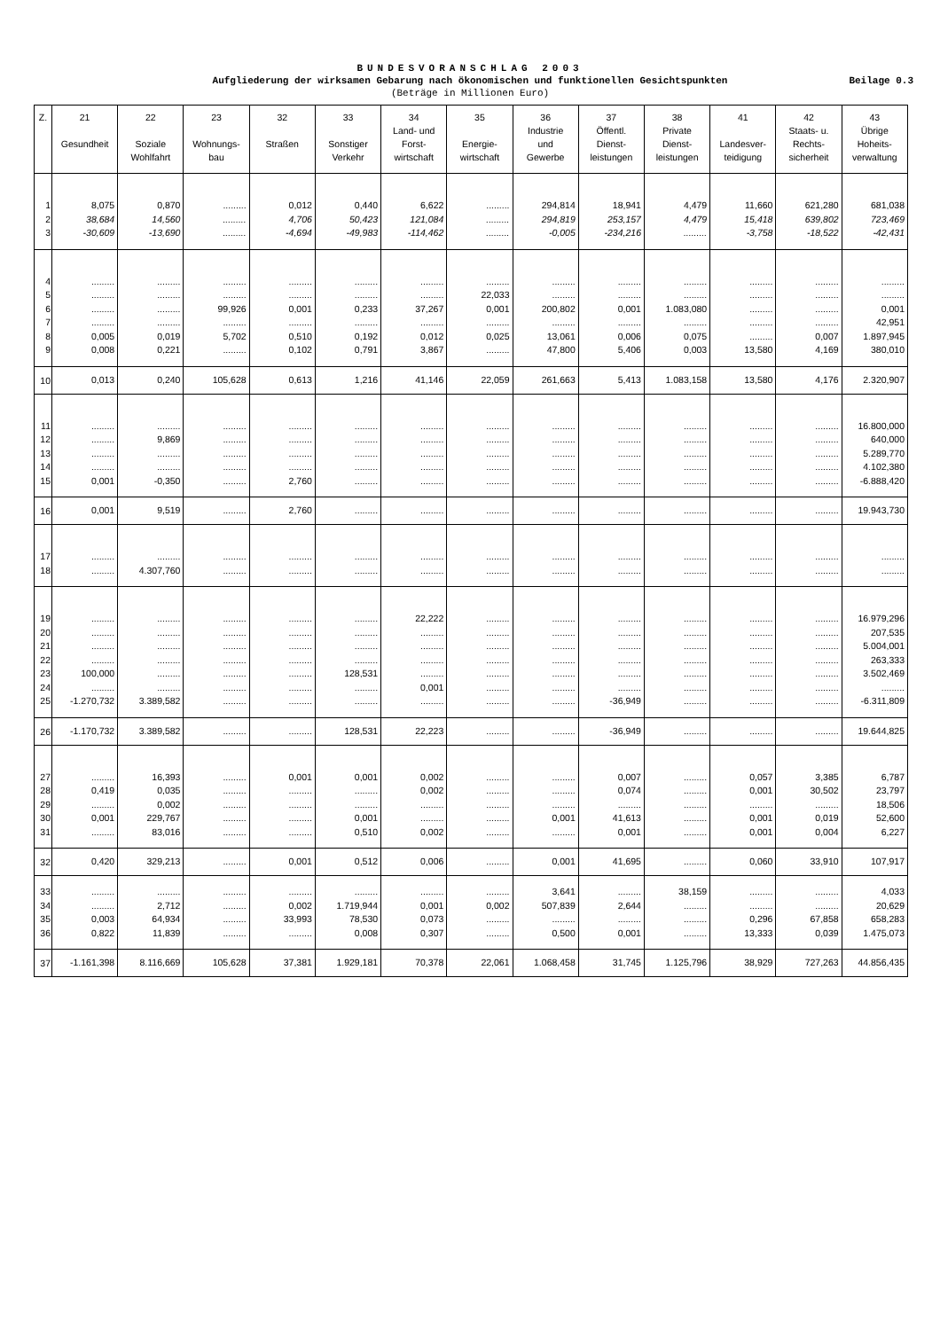BUNDESVORANSCHLAG 2003
Aufgliederung der wirksamen Gebarung nach ökonomischen und funktionellen Gesichtspunkten
(Beträge in Millionen Euro)
Beilage 0.3
| Z. | 21 Gesundheit | 22 Soziale Wohlfahrt | 23 Wohnungs- bau | 32 Straßen | 33 Sonstiger Verkehr | 34 Land- und Forst- wirtschaft | 35 Energie- wirtschaft | 36 Industrie und Gewerbe | 37 Öffentl. Dienst- leistungen | 38 Private Dienst- leistungen | 41 Landesver- teidigung | 42 Staats- u. Rechts- sicherheit | 43 Übrige Hoheits- verwaltung |
| --- | --- | --- | --- | --- | --- | --- | --- | --- | --- | --- | --- | --- | --- |
| 1 | 8,075 | 0,870 | ......... | 0,012 | 0,440 | 6,622 | ......... | 294,814 | 18,941 | 4,479 | 11,660 | 621,280 | 681,038 |
| 2 | 38,684 | 14,560 | ......... | 4,706 | 50,423 | 121,084 | ......... | 294,819 | 253,157 | 4,479 | 15,418 | 639,802 | 723,469 |
| 3 | -30,609 | -13,690 | ......... | -4,694 | -49,983 | -114,462 | ......... | -0,005 | -234,216 | ......... | -3,758 | -18,522 | -42,431 |
| 4 | ......... | ......... | ......... | ......... | ......... | ......... | ......... | ......... | ......... | ......... | ......... | ......... | ......... |
| 5 | ......... | ......... | ......... | ......... | ......... | ......... | 22,033 | ......... | ......... | ......... | ......... | ......... | ......... |
| 6 | ......... | ......... | 99,926 | 0,001 | 0,233 | 37,267 | 0,001 | 200,802 | 0,001 | 1.083,080 | ......... | ......... | 0,001 |
| 7 | ......... | ......... | ......... | ......... | ......... | ......... | ......... | ......... | ......... | ......... | ......... | ......... | 42,951 |
| 8 | 0,005 | 0,019 | 5,702 | 0,510 | 0,192 | 0,012 | 0,025 | 13,061 | 0,006 | 0,075 | ......... | 0,007 | 1.897,945 |
| 9 | 0,008 | 0,221 | ......... | 0,102 | 0,791 | 3,867 | ......... | 47,800 | 5,406 | 0,003 | 13,580 | 4,169 | 380,010 |
| 10 | 0,013 | 0,240 | 105,628 | 0,613 | 1,216 | 41,146 | 22,059 | 261,663 | 5,413 | 1.083,158 | 13,580 | 4,176 | 2.320,907 |
| 11 | ......... | ......... | ......... | ......... | ......... | ......... | ......... | ......... | ......... | ......... | ......... | ......... | 16.800,000 |
| 12 | ......... | 9,869 | ......... | ......... | ......... | ......... | ......... | ......... | ......... | ......... | ......... | ......... | 640,000 |
| 13 | ......... | ......... | ......... | ......... | ......... | ......... | ......... | ......... | ......... | ......... | ......... | ......... | 5.289,770 |
| 14 | ......... | ......... | ......... | ......... | ......... | ......... | ......... | ......... | ......... | ......... | ......... | ......... | 4.102,380 |
| 15 | 0,001 | -0,350 | ......... | 2,760 | ......... | ......... | ......... | ......... | ......... | ......... | ......... | ......... | -6.888,420 |
| 16 | 0,001 | 9,519 | ......... | 2,760 | ......... | ......... | ......... | ......... | ......... | ......... | ......... | ......... | 19.943,730 |
| 17 | ......... | ......... | ......... | ......... | ......... | ......... | ......... | ......... | ......... | ......... | ......... | ......... | ......... |
| 18 | ......... | 4.307,760 | ......... | ......... | ......... | ......... | ......... | ......... | ......... | ......... | ......... | ......... | ......... |
| 19 | ......... | ......... | ......... | ......... | ......... | 22,222 | ......... | ......... | ......... | ......... | ......... | ......... | 16.979,296 |
| 20 | ......... | ......... | ......... | ......... | ......... | ......... | ......... | ......... | ......... | ......... | ......... | ......... | 207,535 |
| 21 | ......... | ......... | ......... | ......... | ......... | ......... | ......... | ......... | ......... | ......... | ......... | ......... | 5.004,001 |
| 22 | ......... | ......... | ......... | ......... | ......... | ......... | ......... | ......... | ......... | ......... | ......... | ......... | 263,333 |
| 23 | 100,000 | ......... | ......... | ......... | 128,531 | ......... | ......... | ......... | ......... | ......... | ......... | ......... | 3.502,469 |
| 24 | ......... | ......... | ......... | ......... | ......... | 0,001 | ......... | ......... | ......... | ......... | ......... | ......... | ......... |
| 25 | -1.270,732 | 3.389,582 | ......... | ......... | ......... | ......... | ......... | ......... | -36,949 | ......... | ......... | ......... | -6.311,809 |
| 26 | -1.170,732 | 3.389,582 | ......... | ......... | 128,531 | 22,223 | ......... | ......... | -36,949 | ......... | ......... | ......... | 19.644,825 |
| 27 | ......... | 16,393 | ......... | 0,001 | 0,001 | 0,002 | ......... | ......... | 0,007 | ......... | 0,057 | 3,385 | 6,787 |
| 28 | 0,419 | 0,035 | ......... | ......... | ......... | 0,002 | ......... | ......... | 0,074 | ......... | 0,001 | 30,502 | 23,797 |
| 29 | ......... | 0,002 | ......... | ......... | ......... | ......... | ......... | ......... | ......... | ......... | ......... | ......... | 18,506 |
| 30 | 0,001 | 229,767 | ......... | ......... | 0,001 | ......... | ......... | 0,001 | 41,613 | ......... | 0,001 | 0,019 | 52,600 |
| 31 | ......... | 83,016 | ......... | ......... | 0,510 | 0,002 | ......... | ......... | 0,001 | ......... | 0,001 | 0,004 | 6,227 |
| 32 | 0,420 | 329,213 | ......... | 0,001 | 0,512 | 0,006 | ......... | 0,001 | 41,695 | ......... | 0,060 | 33,910 | 107,917 |
| 33 | ......... | ......... | ......... | ......... | ......... | ......... | ......... | 3,641 | ......... | 38,159 | ......... | ......... | 4,033 |
| 34 | ......... | 2,712 | ......... | 0,002 | 1.719,944 | 0,001 | 0,002 | 507,839 | 2,644 | ......... | ......... | ......... | 20,629 |
| 35 | 0,003 | 64,934 | ......... | 33,993 | 78,530 | 0,073 | ......... | ......... | ......... | ......... | 0,296 | 67,858 | 658,283 |
| 36 | 0,822 | 11,839 | ......... | ......... | 0,008 | 0,307 | ......... | 0,500 | 0,001 | ......... | 13,333 | 0,039 | 1.475,073 |
| 37 | -1.161,398 | 8.116,669 | 105,628 | 37,381 | 1.929,181 | 70,378 | 22,061 | 1.068,458 | 31,745 | 1.125,796 | 38,929 | 727,263 | 44.856,435 |